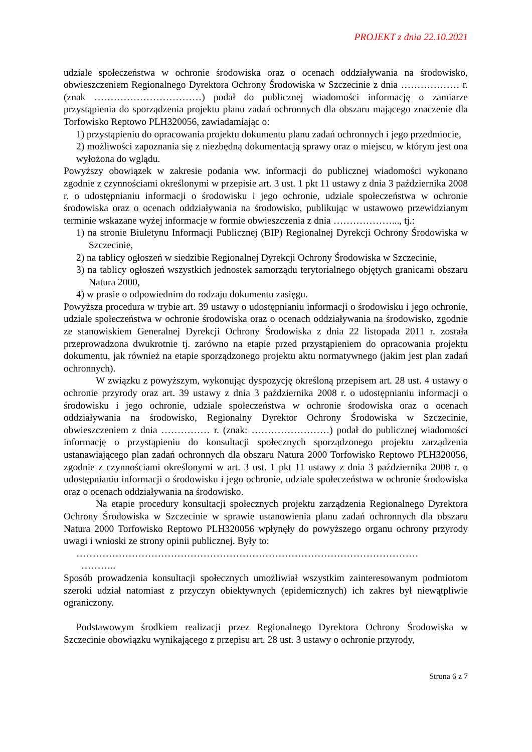PROJEKT z dnia 22.10.2021
udziale społeczeństwa w ochronie środowiska oraz o ocenach oddziaływania na środowisko, obwieszczeniem Regionalnego Dyrektora Ochrony Środowiska w Szczecinie z dnia ……………… r. (znak ……………………………) podał do publicznej wiadomości informację o zamiarze przystąpienia do sporządzenia projektu planu zadań ochronnych dla obszaru mającego znaczenie dla Torfowisko Reptowo PLH320056, zawiadamiając o:
1) przystąpieniu do opracowania projektu dokumentu planu zadań ochronnych i jego przedmiocie,
2) możliwości zapoznania się z niezbędną dokumentacją sprawy oraz o miejscu, w którym jest ona wyłożona do wglądu.
Powyższy obowiązek w zakresie podania ww. informacji do publicznej wiadomości wykonano zgodnie z czynnościami określonymi w przepisie art. 3 ust. 1 pkt 11 ustawy z dnia 3 października 2008 r. o udostępnianiu informacji o środowisku i jego ochronie, udziale społeczeństwa w ochronie środowiska oraz o ocenach oddziaływania na środowisko, publikując w ustawowo przewidzianym terminie wskazane wyżej informacje w formie obwieszczenia z dnia ………………..., tj.:
1) na stronie Biuletynu Informacji Publicznej (BIP) Regionalnej Dyrekcji Ochrony Środowiska w Szczecinie,
2) na tablicy ogłoszeń w siedzibie Regionalnej Dyrekcji Ochrony Środowiska w Szczecinie,
3) na tablicy ogłoszeń wszystkich jednostek samorządu terytorialnego objętych granicami obszaru Natura 2000,
4) w prasie o odpowiednim do rodzaju dokumentu zasięgu.
Powyższa procedura w trybie art. 39 ustawy o udostępnianiu informacji o środowisku i jego ochronie, udziale społeczeństwa w ochronie środowiska oraz o ocenach oddziaływania na środowisko, zgodnie ze stanowiskiem Generalnej Dyrekcji Ochrony Środowiska z dnia 22 listopada 2011 r. została przeprowadzona dwukrotnie tj. zarówno na etapie przed przystąpieniem do opracowania projektu dokumentu, jak również na etapie sporządzonego projektu aktu normatywnego (jakim jest plan zadań ochronnych).
W związku z powyższym, wykonując dyspozycję określoną przepisem art. 28 ust. 4 ustawy o ochronie przyrody oraz art. 39 ustawy z dnia 3 października 2008 r. o udostępnianiu informacji o środowisku i jego ochronie, udziale społeczeństwa w ochronie środowiska oraz o ocenach oddziaływania na środowisko, Regionalny Dyrektor Ochrony Środowiska w Szczecinie, obwieszczeniem z dnia …………… r. (znak: ……………………) podał do publicznej wiadomości informację o przystąpieniu do konsultacji społecznych sporządzonego projektu zarządzenia ustanawiającego plan zadań ochronnych dla obszaru Natura 2000 Torfowisko Reptowo PLH320056, zgodnie z czynnościami określonymi w art. 3 ust. 1 pkt 11 ustawy z dnia 3 października 2008 r. o udostępnianiu informacji o środowisku i jego ochronie, udziale społeczeństwa w ochronie środowiska oraz o ocenach oddziaływania na środowisko.
Na etapie procedury konsultacji społecznych projektu zarządzenia Regionalnego Dyrektora Ochrony Środowiska w Szczecinie w sprawie ustanowienia planu zadań ochronnych dla obszaru Natura 2000 Torfowisko Reptowo PLH320056 wpłynęły do powyższego organu ochrony przyrody uwagi i wnioski ze strony opinii publicznej. Były to:
……………………………………………………………………………………………
………..
Sposób prowadzenia konsultacji społecznych umożliwiał wszystkim zainteresowanym podmiotom szeroki udział natomiast z przyczyn obiektywnych (epidemicznych) ich zakres był niewątpliwie ograniczony.
Podstawowym środkiem realizacji przez Regionalnego Dyrektora Ochrony Środowiska w Szczecinie obowiązku wynikającego z przepisu art. 28 ust. 3 ustawy o ochronie przyrody,
Strona 6 z 7